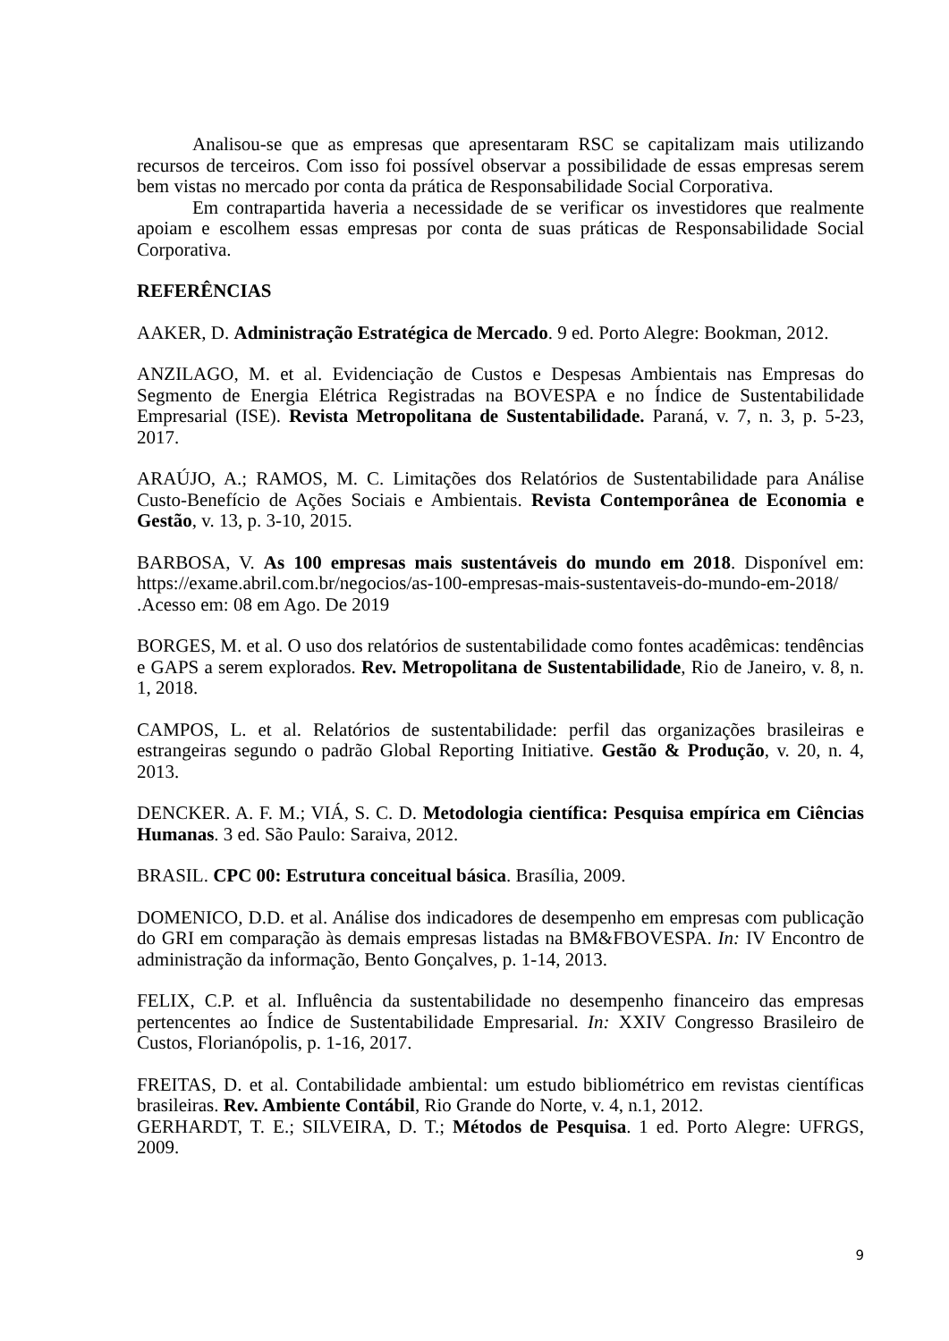Analisou-se que as empresas que apresentaram RSC se capitalizam mais utilizando recursos de terceiros. Com isso foi possível observar a possibilidade de essas empresas serem bem vistas no mercado por conta da prática de Responsabilidade Social Corporativa.
Em contrapartida haveria a necessidade de se verificar os investidores que realmente apoiam e escolhem essas empresas por conta de suas práticas de Responsabilidade Social Corporativa.
REFERÊNCIAS
AAKER, D. Administração Estratégica de Mercado. 9 ed. Porto Alegre: Bookman, 2012.
ANZILAGO, M. et al. Evidenciação de Custos e Despesas Ambientais nas Empresas do Segmento de Energia Elétrica Registradas na BOVESPA e no Índice de Sustentabilidade Empresarial (ISE). Revista Metropolitana de Sustentabilidade. Paraná, v. 7, n. 3, p. 5-23, 2017.
ARAÚJO, A.; RAMOS, M. C. Limitações dos Relatórios de Sustentabilidade para Análise Custo-Benefício de Ações Sociais e Ambientais. Revista Contemporânea de Economia e Gestão, v. 13, p. 3-10, 2015.
BARBOSA, V. As 100 empresas mais sustentáveis do mundo em 2018. Disponível em: https://exame.abril.com.br/negocios/as-100-empresas-mais-sustentaveis-do-mundo-em-2018/ .Acesso em: 08 em Ago. De 2019
BORGES, M. et al. O uso dos relatórios de sustentabilidade como fontes acadêmicas: tendências e GAPS a serem explorados. Rev. Metropolitana de Sustentabilidade, Rio de Janeiro, v. 8, n. 1, 2018.
CAMPOS, L. et al. Relatórios de sustentabilidade: perfil das organizações brasileiras e estrangeiras segundo o padrão Global Reporting Initiative. Gestão & Produção, v. 20, n. 4, 2013.
DENCKER. A. F. M.; VIÁ, S. C. D. Metodologia científica: Pesquisa empírica em Ciências Humanas. 3 ed. São Paulo: Saraiva, 2012.
BRASIL. CPC 00: Estrutura conceitual básica. Brasília, 2009.
DOMENICO, D.D. et al. Análise dos indicadores de desempenho em empresas com publicação do GRI em comparação às demais empresas listadas na BM&FBOVESPA. In: IV Encontro de administração da informação, Bento Gonçalves, p. 1-14, 2013.
FELIX, C.P. et al. Influência da sustentabilidade no desempenho financeiro das empresas pertencentes ao Índice de Sustentabilidade Empresarial. In: XXIV Congresso Brasileiro de Custos, Florianópolis, p. 1-16, 2017.
FREITAS, D. et al. Contabilidade ambiental: um estudo bibliométrico em revistas científicas brasileiras. Rev. Ambiente Contábil, Rio Grande do Norte, v. 4, n.1, 2012.
GERHARDT, T. E.; SILVEIRA, D. T.; Métodos de Pesquisa. 1 ed. Porto Alegre: UFRGS, 2009.
9